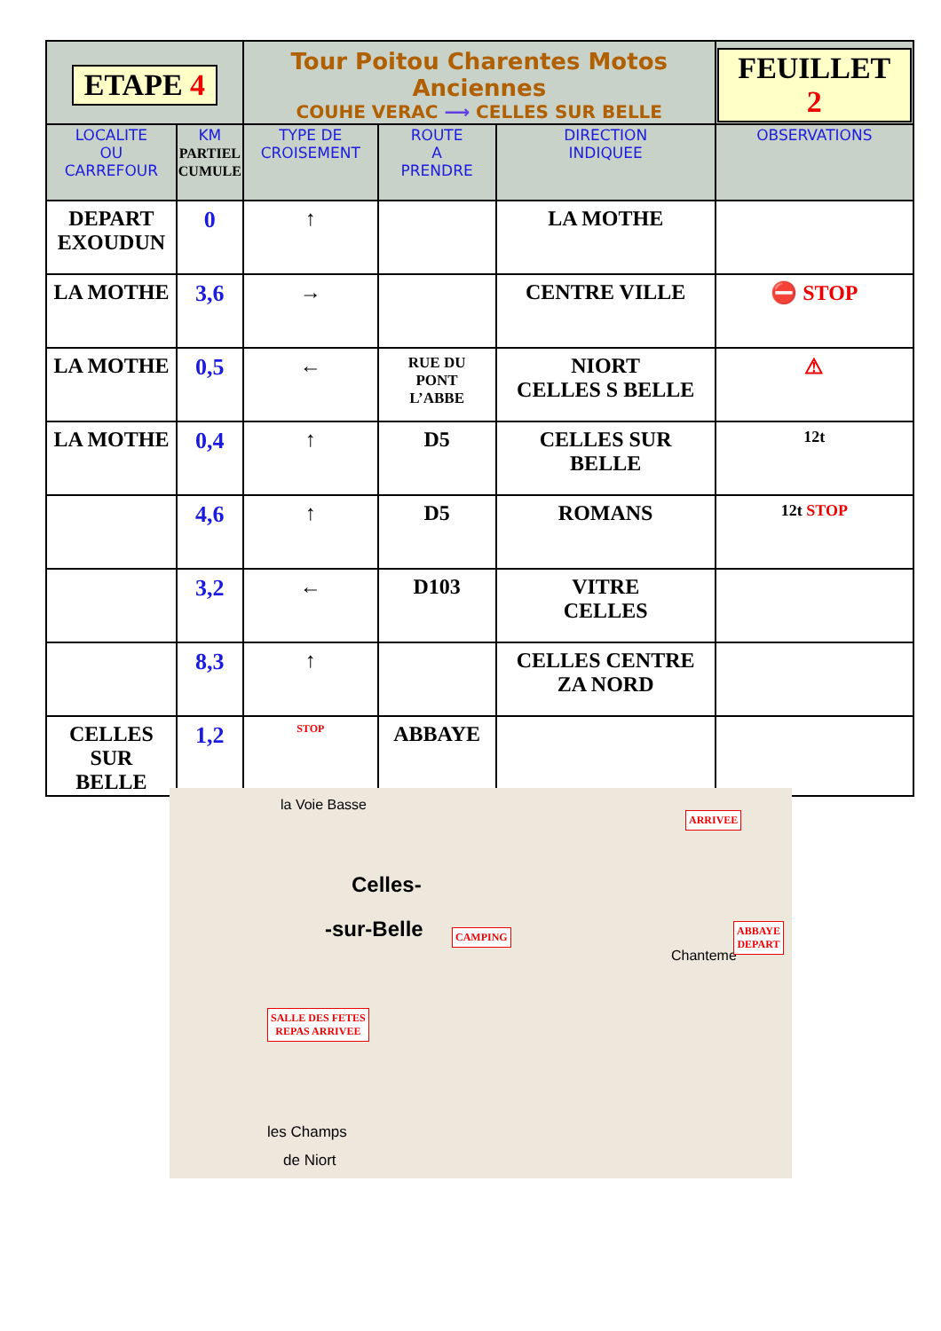| ETAPE 4 | | Tour Poitou Charentes Motos Anciennes COUHE VERAC ⟶ CELLES SUR BELLE | | | FEUILLET 2 |
| LOCALITE OU CARREFOUR | KM PARTIEL CUMULE | TYPE DE CROISEMENT | ROUTE A PRENDRE | DIRECTION INDIQUEE | OBSERVATIONS |
| DEPART EXOUDUN | 0 | ↑ | | LA MOTHE | |
| LA MOTHE | 3,6 | → | | CENTRE VILLE | ⛔ STOP |
| LA MOTHE | 0,5 | ← | RUE DU PONT L’ABBE | NIORT CELLES S BELLE | ⚠ |
| LA MOTHE | 0,4 | ↑ | D5 | CELLES SUR BELLE | 12t |
| | 4,6 | ↑ | D5 | ROMANS | 12t STOP |
| | 3,2 | ← | D103 | VITRE CELLES | |
| | 8,3 | ↑ | | CELLES CENTRE ZA NORD | |
| CELLES SUR BELLE | 1,2 | STOP | ABBAYE | | |
la Voie Basse
Celles-
-sur-Belle
les Champs
de Niort
Chanteme
ARRIVEE
ABBAYE
DEPART
CAMPING
SALLE DES FETES
REPAS ARRIVEE